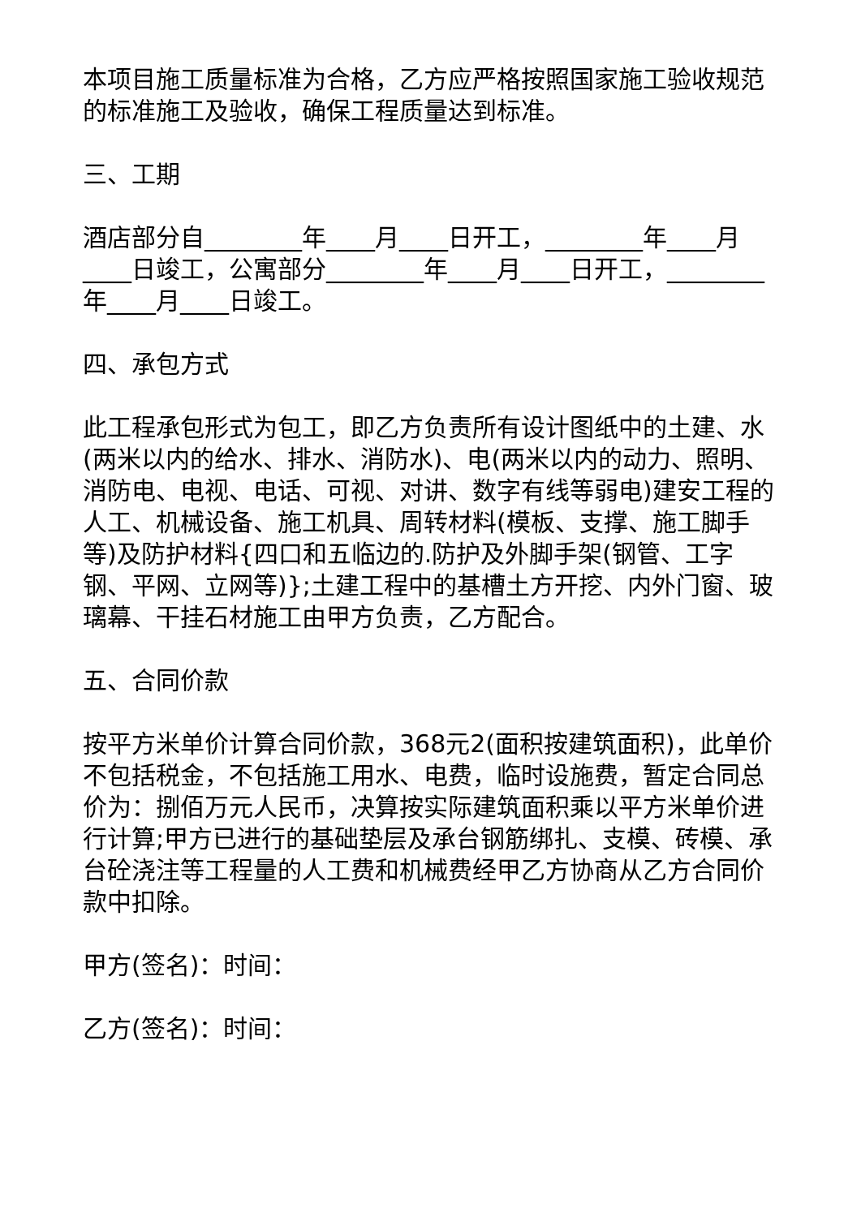本项目施工质量标准为合格，乙方应严格按照国家施工验收规范的标准施工及验收，确保工程质量达到标准。
三、工期
酒店部分自________年____月____日开工，________年____月____日竣工，公寓部分________年____月____日开工，________年____月____日竣工。
四、承包方式
此工程承包形式为包工，即乙方负责所有设计图纸中的土建、水(两米以内的给水、排水、消防水)、电(两米以内的动力、照明、消防电、电视、电话、可视、对讲、数字有线等弱电)建安工程的人工、机械设备、施工机具、周转材料(模板、支撑、施工脚手等)及防护材料{四口和五临边的.防护及外脚手架(钢管、工字钢、平网、立网等)};土建工程中的基槽土方开挖、内外门窗、玻璃幕、干挂石材施工由甲方负责，乙方配合。
五、合同价款
按平方米单价计算合同价款，368元2(面积按建筑面积)，此单价不包括税金，不包括施工用水、电费，临时设施费，暂定合同总价为：捌佰万元人民币，决算按实际建筑面积乘以平方米单价进行计算;甲方已进行的基础垫层及承台钢筋绑扎、支模、砖模、承台砼浇注等工程量的人工费和机械费经甲乙方协商从乙方合同价款中扣除。
甲方(签名)：时间：
乙方(签名)：时间：